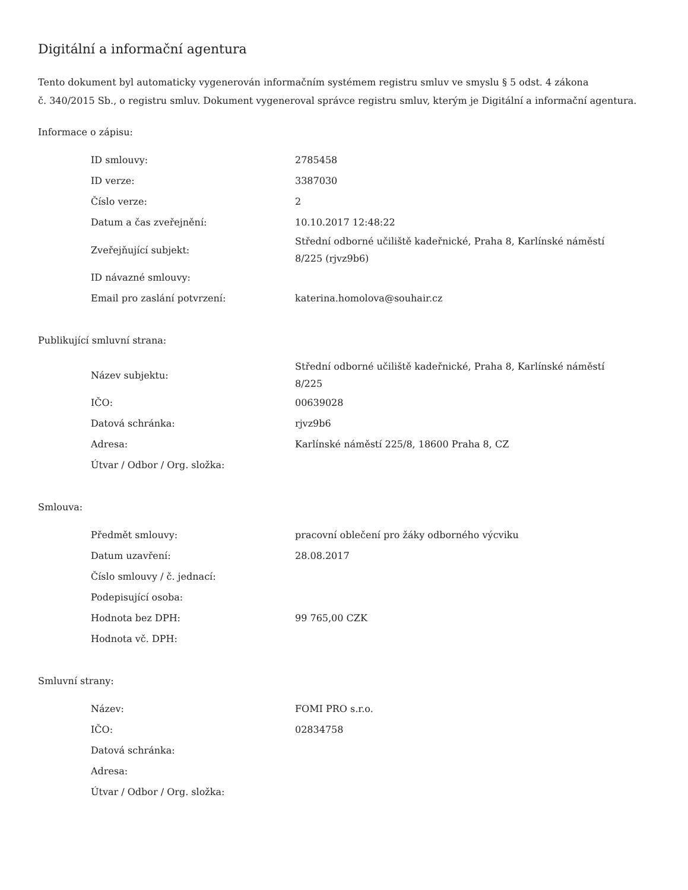Digitální a informační agentura
Tento dokument byl automaticky vygenerován informačním systémem registru smluv ve smyslu § 5 odst. 4 zákona
č. 340/2015 Sb., o registru smluv. Dokument vygeneroval správce registru smluv, kterým je Digitální a informační agentura.
Informace o zápisu:
| ID smlouvy: | 2785458 |
| ID verze: | 3387030 |
| Číslo verze: | 2 |
| Datum a čas zveřejnění: | 10.10.2017 12:48:22 |
| Zveřejňující subjekt: | Střední odborné učiliště kadeřnické, Praha 8, Karlínské náměstí 8/225 (rjvz9b6) |
| ID návazné smlouvy: | |
| Email pro zaslání potvrzení: | katerina.homolova@souhair.cz |
Publikující smluvní strana:
| Název subjektu: | Střední odborné učiliště kadeřnické, Praha 8, Karlínské náměstí 8/225 |
| IČO: | 00639028 |
| Datová schránka: | rjvz9b6 |
| Adresa: | Karlínské náměstí 225/8, 18600 Praha 8, CZ |
| Útvar / Odbor / Org. složka: | |
Smlouva:
| Předmět smlouvy: | pracovní oblečení pro žáky odborného výcviku |
| Datum uzavření: | 28.08.2017 |
| Číslo smlouvy / č. jednací: | |
| Podepisující osoba: | |
| Hodnota bez DPH: | 99 765,00 CZK |
| Hodnota vč. DPH: | |
Smluvní strany:
| Název: | FOMI PRO s.r.o. |
| IČO: | 02834758 |
| Datová schránka: | |
| Adresa: | |
| Útvar / Odbor / Org. složka: | |